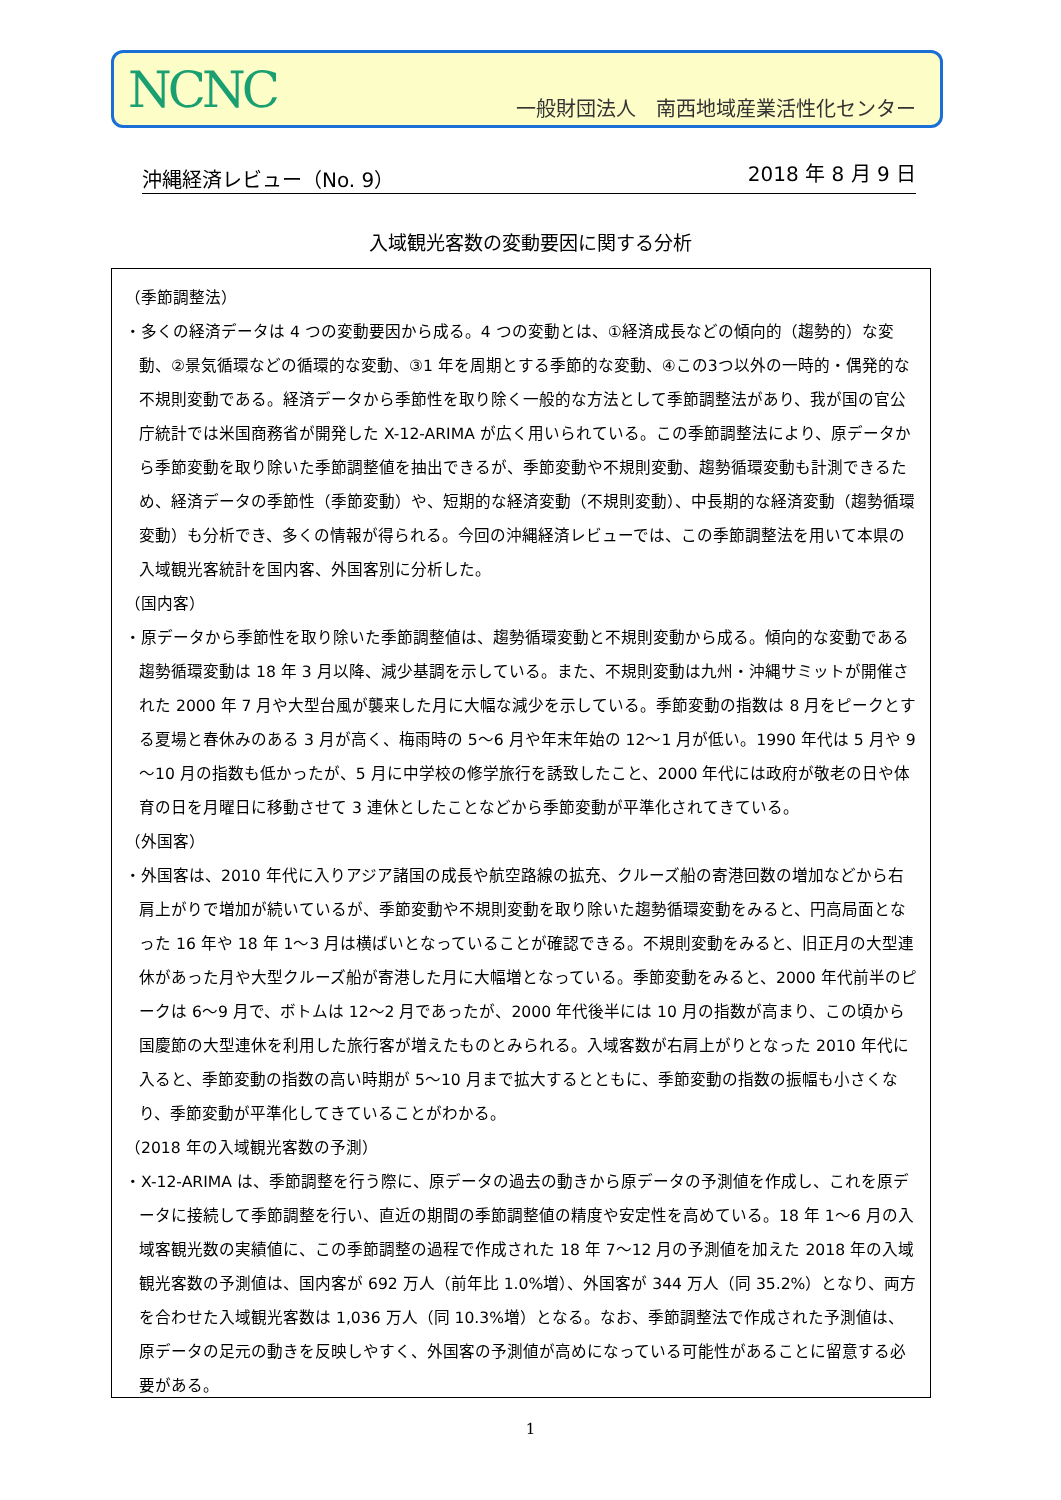NCNC
一般財団法人　南西地域産業活性化センター
沖縄経済レビュー（No. 9） 2018 年 8 月 9 日
入域観光客数の変動要因に関する分析
（季節調整法）
・多くの経済データは 4 つの変動要因から成る。4 つの変動とは、①経済成長などの傾向的（趨勢的）な変動、②景気循環などの循環的な変動、③1 年を周期とする季節的な変動、④この3つ以外の一時的・偶発的な不規則変動である。経済データから季節性を取り除く一般的な方法として季節調整法があり、我が国の官公庁統計では米国商務省が開発した X-12-ARIMA が広く用いられている。この季節調整法により、原データから季節変動を取り除いた季節調整値を抽出できるが、季節変動や不規則変動、趨勢循環変動も計測できるため、経済データの季節性（季節変動）や、短期的な経済変動（不規則変動）、中長期的な経済変動（趨勢循環変動）も分析でき、多くの情報が得られる。今回の沖縄経済レビューでは、この季節調整法を用いて本県の入域観光客統計を国内客、外国客別に分析した。
（国内客）
・原データから季節性を取り除いた季節調整値は、趨勢循環変動と不規則変動から成る。傾向的な変動である趨勢循環変動は 18 年 3 月以降、減少基調を示している。また、不規則変動は九州・沖縄サミットが開催された 2000 年 7 月や大型台風が襲来した月に大幅な減少を示している。季節変動の指数は 8 月をピークとする夏場と春休みのある 3 月が高く、梅雨時の 5～6 月や年末年始の 12～1 月が低い。1990 年代は 5 月や 9～10 月の指数も低かったが、5 月に中学校の修学旅行を誘致したこと、2000 年代には政府が敬老の日や体育の日を月曜日に移動させて 3 連休としたことなどから季節変動が平準化されてきている。
（外国客）
・外国客は、2010 年代に入りアジア諸国の成長や航空路線の拡充、クルーズ船の寄港回数の増加などから右肩上がりで増加が続いているが、季節変動や不規則変動を取り除いた趨勢循環変動をみると、円高局面となった 16 年や 18 年 1～3 月は横ばいとなっていることが確認できる。不規則変動をみると、旧正月の大型連休があった月や大型クルーズ船が寄港した月に大幅増となっている。季節変動をみると、2000 年代前半のピークは 6～9 月で、ボトムは 12～2 月であったが、2000 年代後半には 10 月の指数が高まり、この頃から国慶節の大型連休を利用した旅行客が増えたものとみられる。入域客数が右肩上がりとなった 2010 年代に入ると、季節変動の指数の高い時期が 5～10 月まで拡大するとともに、季節変動の指数の振幅も小さくなり、季節変動が平準化してきていることがわかる。
（2018 年の入域観光客数の予測）
・X-12-ARIMA は、季節調整を行う際に、原データの過去の動きから原データの予測値を作成し、これを原データに接続して季節調整を行い、直近の期間の季節調整値の精度や安定性を高めている。18 年 1～6 月の入域客観光数の実績値に、この季節調整の過程で作成された 18 年 7～12 月の予測値を加えた 2018 年の入域観光客数の予測値は、国内客が 692 万人（前年比 1.0%増）、外国客が 344 万人（同 35.2%）となり、両方を合わせた入域観光客数は 1,036 万人（同 10.3%増）となる。なお、季節調整法で作成された予測値は、原データの足元の動きを反映しやすく、外国客の予測値が高めになっている可能性があることに留意する必要がある。
1